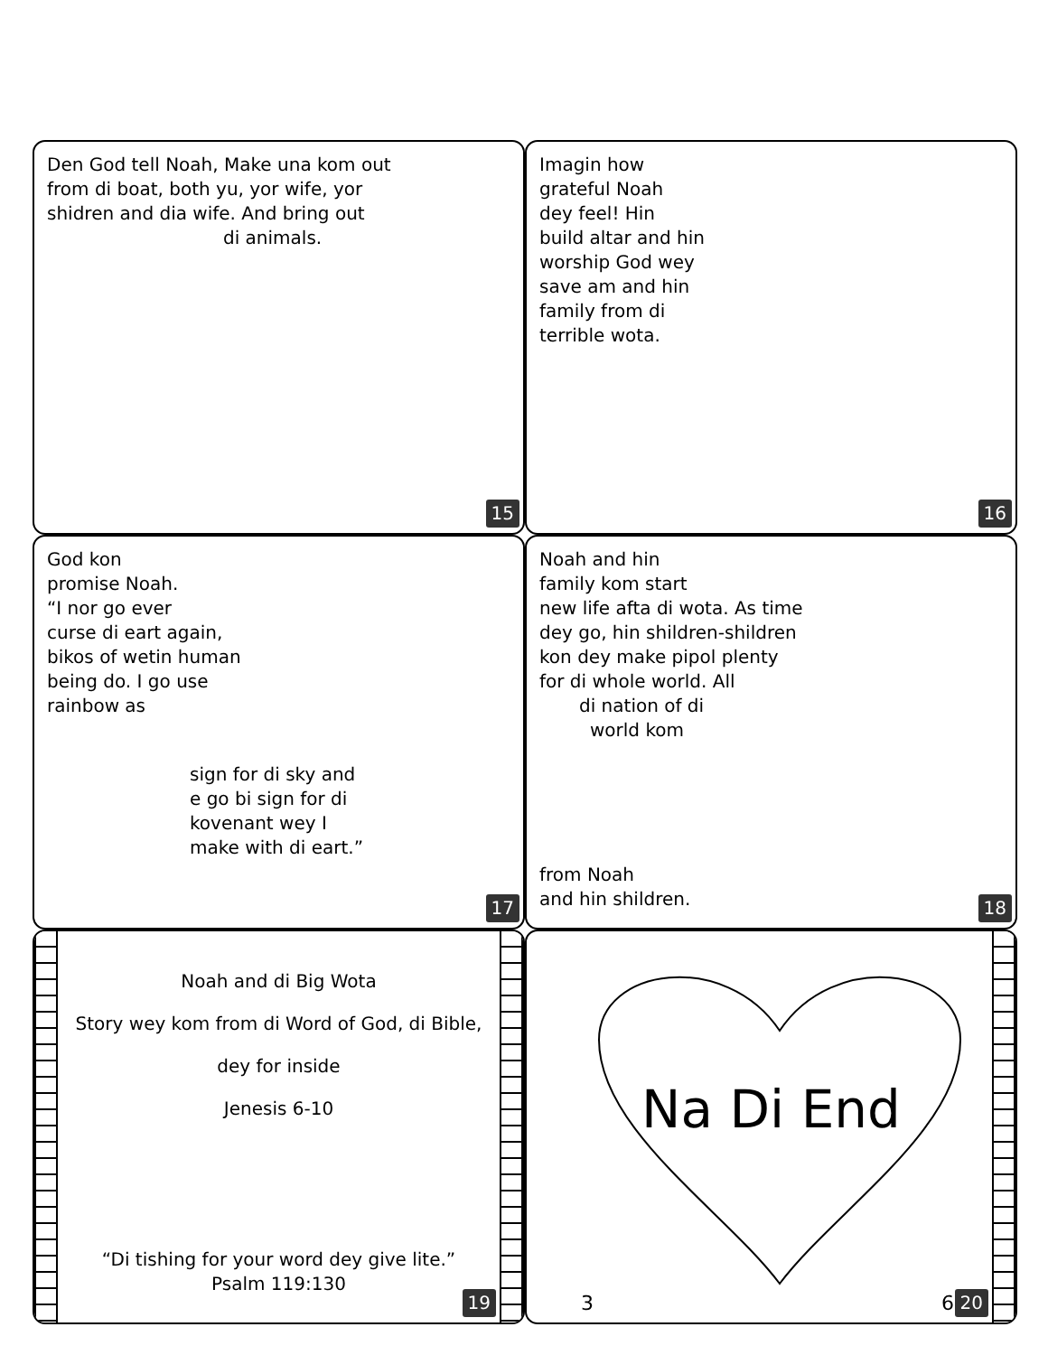Den God tell Noah, Make una kom out
from di boat, both yu, yor wife, yor
shidren and dia wife. And bring out
di animals.
15
Imagin how
grateful Noah
dey feel! Hin
build altar and hin
worship God wey
save am and hin
family from di
terrible wota.
16
God kon
promise Noah.
“I nor go ever
curse di eart again,
bikos of wetin human
being do. I go use
rainbow as
sign for di sky and
e go bi sign for di
kovenant wey I
make with di eart.”
17
Noah and hin
family kom start
new life afta di wota. As time
dey go, hin shildren-shildren
kon dey make pipol plenty
for di whole world. All
di nation of di
world kom
from Noah
and hin shildren.
18
Noah and di Big Wota
Story wey kom from di Word of God, di Bible,
dey for inside
Jenesis 6-10
“Di tishing for your word dey give lite.”
Psalm 119:130
19
Na Di End
3 60 20